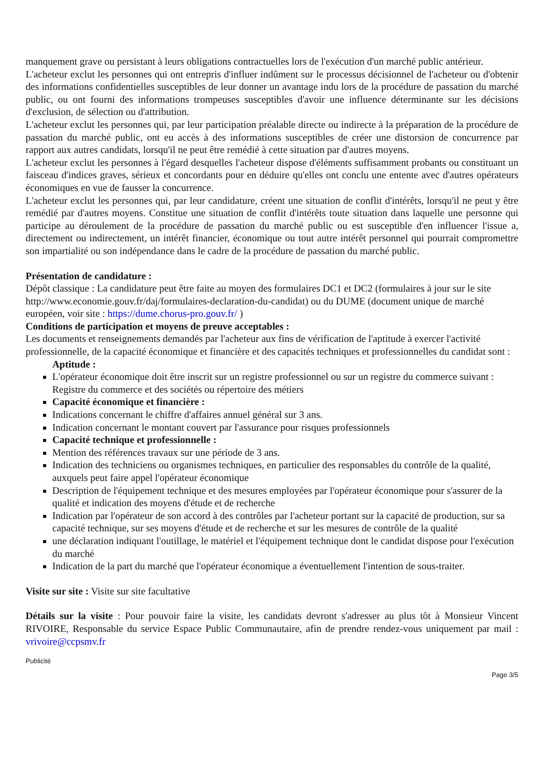manquement grave ou persistant à leurs obligations contractuelles lors de l'exécution d'un marché public antérieur.
L'acheteur exclut les personnes qui ont entrepris d'influer indûment sur le processus décisionnel de l'acheteur ou d'obtenir des informations confidentielles susceptibles de leur donner un avantage indu lors de la procédure de passation du marché public, ou ont fourni des informations trompeuses susceptibles d'avoir une influence déterminante sur les décisions d'exclusion, de sélection ou d'attribution.
L'acheteur exclut les personnes qui, par leur participation préalable directe ou indirecte à la préparation de la procédure de passation du marché public, ont eu accès à des informations susceptibles de créer une distorsion de concurrence par rapport aux autres candidats, lorsqu'il ne peut être remédié à cette situation par d'autres moyens.
L'acheteur exclut les personnes à l'égard desquelles l'acheteur dispose d'éléments suffisamment probants ou constituant un faisceau d'indices graves, sérieux et concordants pour en déduire qu'elles ont conclu une entente avec d'autres opérateurs économiques en vue de fausser la concurrence.
L'acheteur exclut les personnes qui, par leur candidature, créent une situation de conflit d'intérêts, lorsqu'il ne peut y être remédié par d'autres moyens. Constitue une situation de conflit d'intérêts toute situation dans laquelle une personne qui participe au déroulement de la procédure de passation du marché public ou est susceptible d'en influencer l'issue a, directement ou indirectement, un intérêt financier, économique ou tout autre intérêt personnel qui pourrait compromettre son impartialité ou son indépendance dans le cadre de la procédure de passation du marché public.
Présentation de candidature :
Dépôt classique : La candidature peut être faite au moyen des formulaires DC1 et DC2 (formulaires à jour sur le site http://www.economie.gouv.fr/daj/formulaires-declaration-du-candidat) ou du DUME (document unique de marché européen, voir site : https://dume.chorus-pro.gouv.fr/ )
Conditions de participation et moyens de preuve acceptables :
Les documents et renseignements demandés par l'acheteur aux fins de vérification de l'aptitude à exercer l'activité professionnelle, de la capacité économique et financière et des capacités techniques et professionnelles du candidat sont :
Aptitude :
L'opérateur économique doit être inscrit sur un registre professionnel ou sur un registre du commerce suivant : Registre du commerce et des sociétés ou répertoire des métiers
Capacité économique et financière :
Indications concernant le chiffre d'affaires annuel général sur 3 ans.
Indication concernant le montant couvert par l'assurance pour risques professionnels
Capacité technique et professionnelle :
Mention des références travaux sur une période de 3 ans.
Indication des techniciens ou organismes techniques, en particulier des responsables du contrôle de la qualité, auxquels peut faire appel l'opérateur économique
Description de l'équipement technique et des mesures employées par l'opérateur économique pour s'assurer de la qualité et indication des moyens d'étude et de recherche
Indication par l'opérateur de son accord à des contrôles par l'acheteur portant sur la capacité de production, sur sa capacité technique, sur ses moyens d'étude et de recherche et sur les mesures de contrôle de la qualité
une déclaration indiquant l'outillage, le matériel et l'équipement technique dont le candidat dispose pour l'exécution du marché
Indication de la part du marché que l'opérateur économique a éventuellement l'intention de sous-traiter.
Visite sur site : Visite sur site facultative
Détails sur la visite : Pour pouvoir faire la visite, les candidats devront s'adresser au plus tôt à Monsieur Vincent RIVOIRE, Responsable du service Espace Public Communautaire, afin de prendre rendez-vous uniquement par mail : vrivoire@ccpsmv.fr
Publicité
Page 3/5